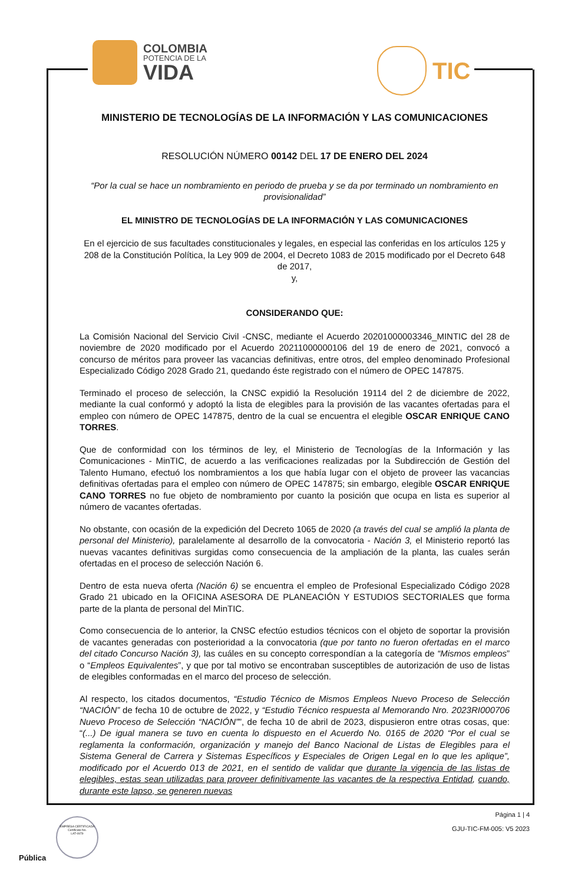COLOMBIA
POTENCIA DE LA
VIDA
TIC
MINISTERIO DE TECNOLOGÍAS DE LA INFORMACIÓN Y LAS COMUNICACIONES
RESOLUCIÓN NÚMERO 00142 DEL 17 DE ENERO DEL 2024
“Por la cual se hace un nombramiento en periodo de prueba y se da por terminado un nombramiento en provisionalidad”
EL MINISTRO DE TECNOLOGÍAS DE LA INFORMACIÓN Y LAS COMUNICACIONES
En el ejercicio de sus facultades constitucionales y legales, en especial las conferidas en los artículos 125 y 208 de la Constitución Política, la Ley 909 de 2004, el Decreto 1083 de 2015 modificado por el Decreto 648 de 2017,
y,
CONSIDERANDO QUE:
La Comisión Nacional del Servicio Civil -CNSC, mediante el Acuerdo 20201000003346_MINTIC del 28 de noviembre de 2020 modificado por el Acuerdo 20211000000106 del 19 de enero de 2021, convocó a concurso de méritos para proveer las vacancias definitivas, entre otros, del empleo denominado Profesional Especializado Código 2028 Grado 21, quedando éste registrado con el número de OPEC 147875.
Terminado el proceso de selección, la CNSC expidió la Resolución 19114 del 2 de diciembre de 2022, mediante la cual conformó y adoptó la lista de elegibles para la provisión de las vacantes ofertadas para el empleo con número de OPEC 147875, dentro de la cual se encuentra el elegible OSCAR ENRIQUE CANO TORRES.
Que de conformidad con los términos de ley, el Ministerio de Tecnologías de la Información y las Comunicaciones - MinTIC, de acuerdo a las verificaciones realizadas por la Subdirección de Gestión del Talento Humano, efectuó los nombramientos a los que había lugar con el objeto de proveer las vacancias definitivas ofertadas para el empleo con número de OPEC 147875; sin embargo, elegible OSCAR ENRIQUE CANO TORRES no fue objeto de nombramiento por cuanto la posición que ocupa en lista es superior al número de vacantes ofertadas.
No obstante, con ocasión de la expedición del Decreto 1065 de 2020 (a través del cual se amplió la planta de personal del Ministerio), paralelamente al desarrollo de la convocatoria - Nación 3, el Ministerio reportó las nuevas vacantes definitivas surgidas como consecuencia de la ampliación de la planta, las cuales serán ofertadas en el proceso de selección Nación 6.
Dentro de esta nueva oferta (Nación 6) se encuentra el empleo de Profesional Especializado Código 2028 Grado 21 ubicado en la OFICINA ASESORA DE PLANEACIÓN Y ESTUDIOS SECTORIALES que forma parte de la planta de personal del MinTIC.
Como consecuencia de lo anterior, la CNSC efectúo estudios técnicos con el objeto de soportar la provisión de vacantes generadas con posterioridad a la convocatoria (que por tanto no fueron ofertadas en el marco del citado Concurso Nación 3), las cuáles en su concepto correspondían a la categoría de “Mismos empleos” o “Empleos Equivalentes”, y que por tal motivo se encontraban susceptibles de autorización de uso de listas de elegibles conformadas en el marco del proceso de selección.
Al respecto, los citados documentos, “Estudio Técnico de Mismos Empleos Nuevo Proceso de Selección “NACIÓN” de fecha 10 de octubre de 2022, y “Estudio Técnico respuesta al Memorando Nro. 2023RI000706 Nuevo Proceso de Selección “NACIÓN””, de fecha 10 de abril de 2023, dispusieron entre otras cosas, que: “(...) De igual manera se tuvo en cuenta lo dispuesto en el Acuerdo No. 0165 de 2020 “Por el cual se reglamenta la conformación, organización y manejo del Banco Nacional de Listas de Elegibles para el Sistema General de Carrera y Sistemas Específicos y Especiales de Origen Legal en lo que les aplique”, modificado por el Acuerdo 013 de 2021, en el sentido de validar que durante la vigencia de las listas de elegibles, estas sean utilizadas para proveer definitivamente las vacantes de la respectiva Entidad, cuando, durante este lapso, se generen nuevas
Página 1 | 4
GJU-TIC-FM-005: V5 2023
EMPRESA CERTIFICADA
Certificate No.
LAT-0979
Pública